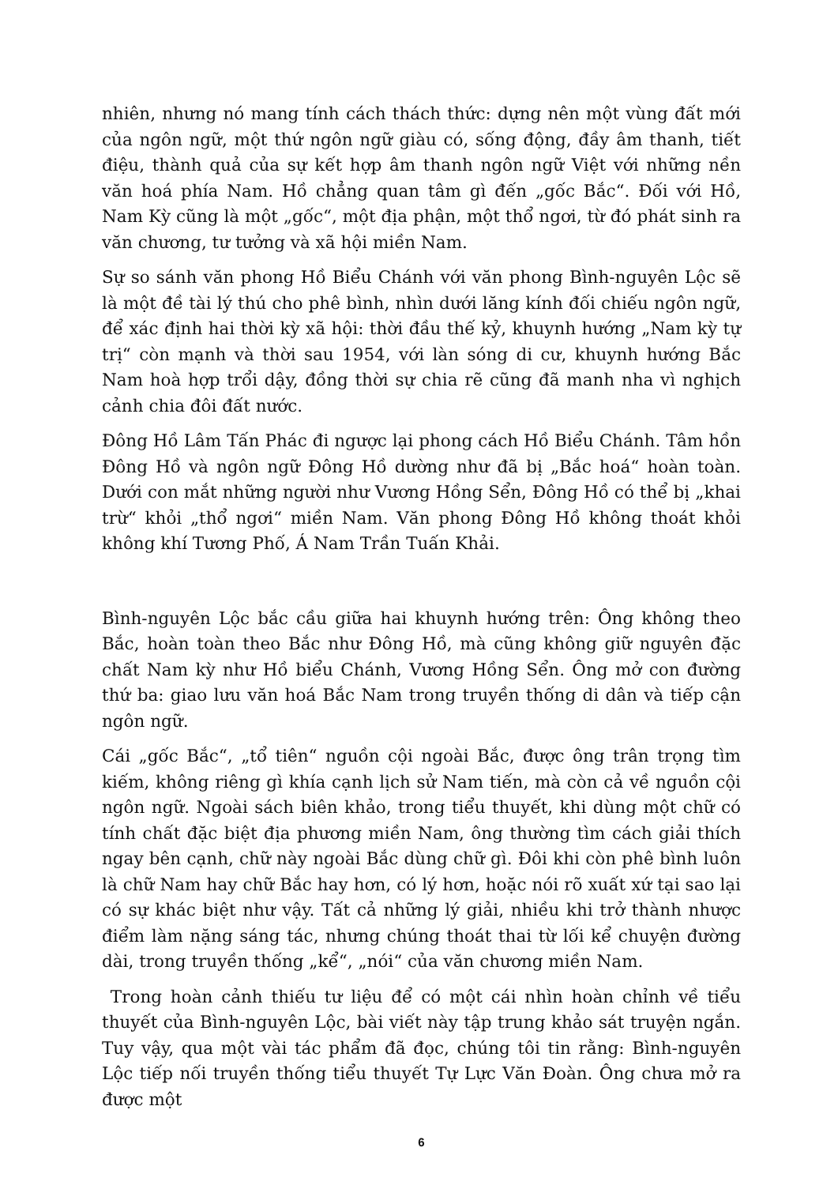nhiên, nhưng nó mang tính cách thách thức: dựng nên một vùng đất mới của ngôn ngữ, một thứ ngôn ngữ giàu có, sống động, đầy âm thanh, tiết điệu, thành quả của sự kết hợp âm thanh ngôn ngữ Việt với những nền văn hoá phía Nam. Hồ chẳng quan tâm gì đến „gốc Bắc“. Đối với Hồ, Nam Kỳ cũng là một „gốc“, một địa phận, một thổ ngơi, từ đó phát sinh ra văn chương, tư tưởng và xã hội miền Nam.
Sự so sánh văn phong Hồ Biểu Chánh với văn phong Bình-nguyên Lộc sẽ là một đề tài lý thú cho phê bình, nhìn dưới lăng kính đối chiếu ngôn ngữ, để xác định hai thời kỳ xã hội: thời đầu thế kỷ, khuynh hướng „Nam kỳ tự trị“ còn mạnh và thời sau 1954, với làn sóng di cư, khuynh hướng Bắc Nam hoà hợp trổi dậy, đồng thời sự chia rẽ cũng đã manh nha vì nghịch cảnh chia đôi đất nước.
Đông Hồ Lâm Tấn Phác đi ngược lại phong cách Hồ Biểu Chánh. Tâm hồn Đông Hồ và ngôn ngữ Đông Hồ dường như đã bị „Bắc hoá“ hoàn toàn. Dưới con mắt những người như Vương Hồng Sển, Đông Hồ có thể bị „khai trừ“ khỏi „thổ ngơi“ miền Nam. Văn phong Đông Hồ không thoát khỏi không khí Tương Phố, Á Nam Trần Tuấn Khải.
Bình-nguyên Lộc bắc cầu giữa hai khuynh hướng trên: Ông không theo Bắc, hoàn toàn theo Bắc như Đông Hồ, mà cũng không giữ nguyên đặc chất Nam kỳ như Hồ biểu Chánh, Vương Hồng Sển. Ông mở con đường thứ ba: giao lưu văn hoá Bắc Nam trong truyền thống di dân và tiếp cận ngôn ngữ.
Cái „gốc Bắc“, „tổ tiên“ nguồn cội ngoài Bắc, được ông trân trọng tìm kiếm, không riêng gì khía cạnh lịch sử Nam tiến, mà còn cả về nguồn cội ngôn ngữ. Ngoài sách biên khảo, trong tiểu thuyết, khi dùng một chữ có tính chất đặc biệt địa phương miền Nam, ông thường tìm cách giải thích ngay bên cạnh, chữ này ngoài Bắc dùng chữ gì. Đôi khi còn phê bình luôn là chữ Nam hay chữ Bắc hay hơn, có lý hơn, hoặc nói rõ xuất xứ tại sao lại có sự khác biệt như vậy. Tất cả những lý giải, nhiều khi trở thành nhược điểm làm nặng sáng tác, nhưng chúng thoát thai từ lối kể chuyện đường dài, trong truyền thống „kể“, „nói“ của văn chương miền Nam.
Trong hoàn cảnh thiếu tư liệu để có một cái nhìn hoàn chỉnh về tiểu thuyết của Bình-nguyên Lộc, bài viết này tập trung khảo sát truyện ngắn. Tuy vậy, qua một vài tác phẩm đã đọc, chúng tôi tin rằng: Bình-nguyên Lộc tiếp nối truyền thống tiểu thuyết Tự Lực Văn Đoàn. Ông chưa mở ra được một
6